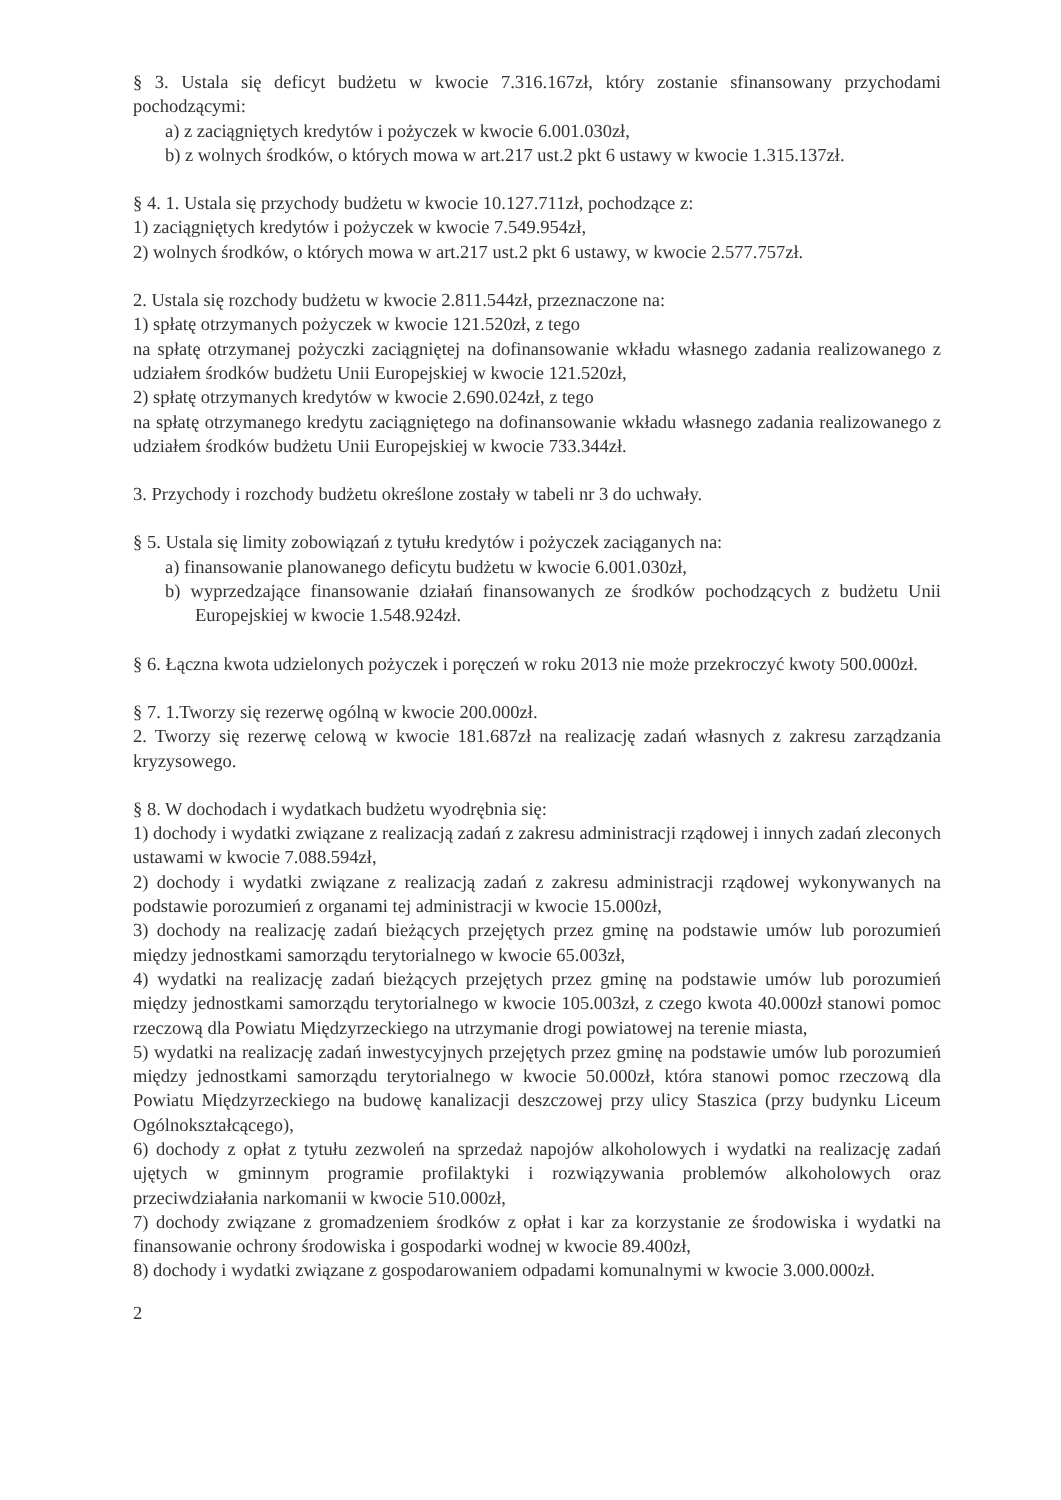§ 3. Ustala się deficyt budżetu w kwocie 7.316.167zł, który zostanie sfinansowany przychodami pochodzącymi:
a) z zaciągniętych kredytów i pożyczek w kwocie 6.001.030zł,
b) z wolnych środków, o których mowa w art.217 ust.2 pkt 6 ustawy w kwocie 1.315.137zł.
§ 4. 1. Ustala się przychody budżetu w kwocie 10.127.711zł, pochodzące z:
1) zaciągniętych kredytów i pożyczek w kwocie 7.549.954zł,
2) wolnych środków, o których mowa w art.217 ust.2 pkt 6 ustawy, w kwocie 2.577.757zł.
2. Ustala się rozchody budżetu w kwocie 2.811.544zł, przeznaczone na:
1) spłatę otrzymanych pożyczek w kwocie 121.520zł, z tego
na spłatę otrzymanej pożyczki zaciągniętej na dofinansowanie wkładu własnego zadania realizowanego z udziałem środków budżetu Unii Europejskiej w kwocie 121.520zł,
2) spłatę otrzymanych kredytów w kwocie 2.690.024zł, z tego
na spłatę otrzymanego kredytu zaciągniętego na dofinansowanie wkładu własnego zadania realizowanego z udziałem środków budżetu Unii Europejskiej w kwocie 733.344zł.
3. Przychody i rozchody budżetu określone zostały w tabeli nr 3 do uchwały.
§ 5. Ustala się limity zobowiązań z tytułu kredytów i pożyczek zaciąganych na:
a) finansowanie planowanego deficytu budżetu w kwocie 6.001.030zł,
b) wyprzedzające finansowanie działań finansowanych ze środków pochodzących z budżetu Unii Europejskiej w kwocie 1.548.924zł.
§ 6. Łączna kwota udzielonych pożyczek i poręczeń w roku 2013 nie może przekroczyć kwoty 500.000zł.
§ 7. 1.Tworzy się rezerwę ogólną w kwocie 200.000zł.
2. Tworzy się rezerwę celową w kwocie 181.687zł na realizację zadań własnych z zakresu zarządzania kryzysowego.
§ 8. W dochodach i wydatkach budżetu wyodrębnia się:
1) dochody i wydatki związane z realizacją zadań z zakresu administracji rządowej i innych zadań zleconych ustawami w kwocie 7.088.594zł,
2) dochody i wydatki związane z realizacją zadań z zakresu administracji rządowej wykonywanych na podstawie porozumień z organami tej administracji w kwocie 15.000zł,
3) dochody na realizację zadań bieżących przejętych przez gminę na podstawie umów lub porozumień między jednostkami samorządu terytorialnego w kwocie 65.003zł,
4) wydatki na realizację zadań bieżących przejętych przez gminę na podstawie umów lub porozumień między jednostkami samorządu terytorialnego w kwocie 105.003zł, z czego kwota 40.000zł stanowi pomoc rzeczową dla Powiatu Międzyrzeckiego na utrzymanie drogi powiatowej na terenie miasta,
5) wydatki na realizację zadań inwestycyjnych przejętych przez gminę na podstawie umów lub porozumień między jednostkami samorządu terytorialnego w kwocie 50.000zł, która stanowi pomoc rzeczową dla Powiatu Międzyrzeckiego na budowę kanalizacji deszczowej przy ulicy Staszica (przy budynku Liceum Ogólnokształcącego),
6) dochody z opłat z tytułu zezwoleń na sprzedaż napojów alkoholowych i wydatki na realizację zadań ujętych w gminnym programie profilaktyki i rozwiązywania problemów alkoholowych oraz przeciwdziałania narkomanii w kwocie 510.000zł,
7) dochody związane z gromadzeniem środków z opłat i kar za korzystanie ze środowiska i wydatki na finansowanie ochrony środowiska i gospodarki wodnej w kwocie 89.400zł,
8) dochody i wydatki związane z gospodarowaniem odpadami komunalnymi w kwocie 3.000.000zł.
2